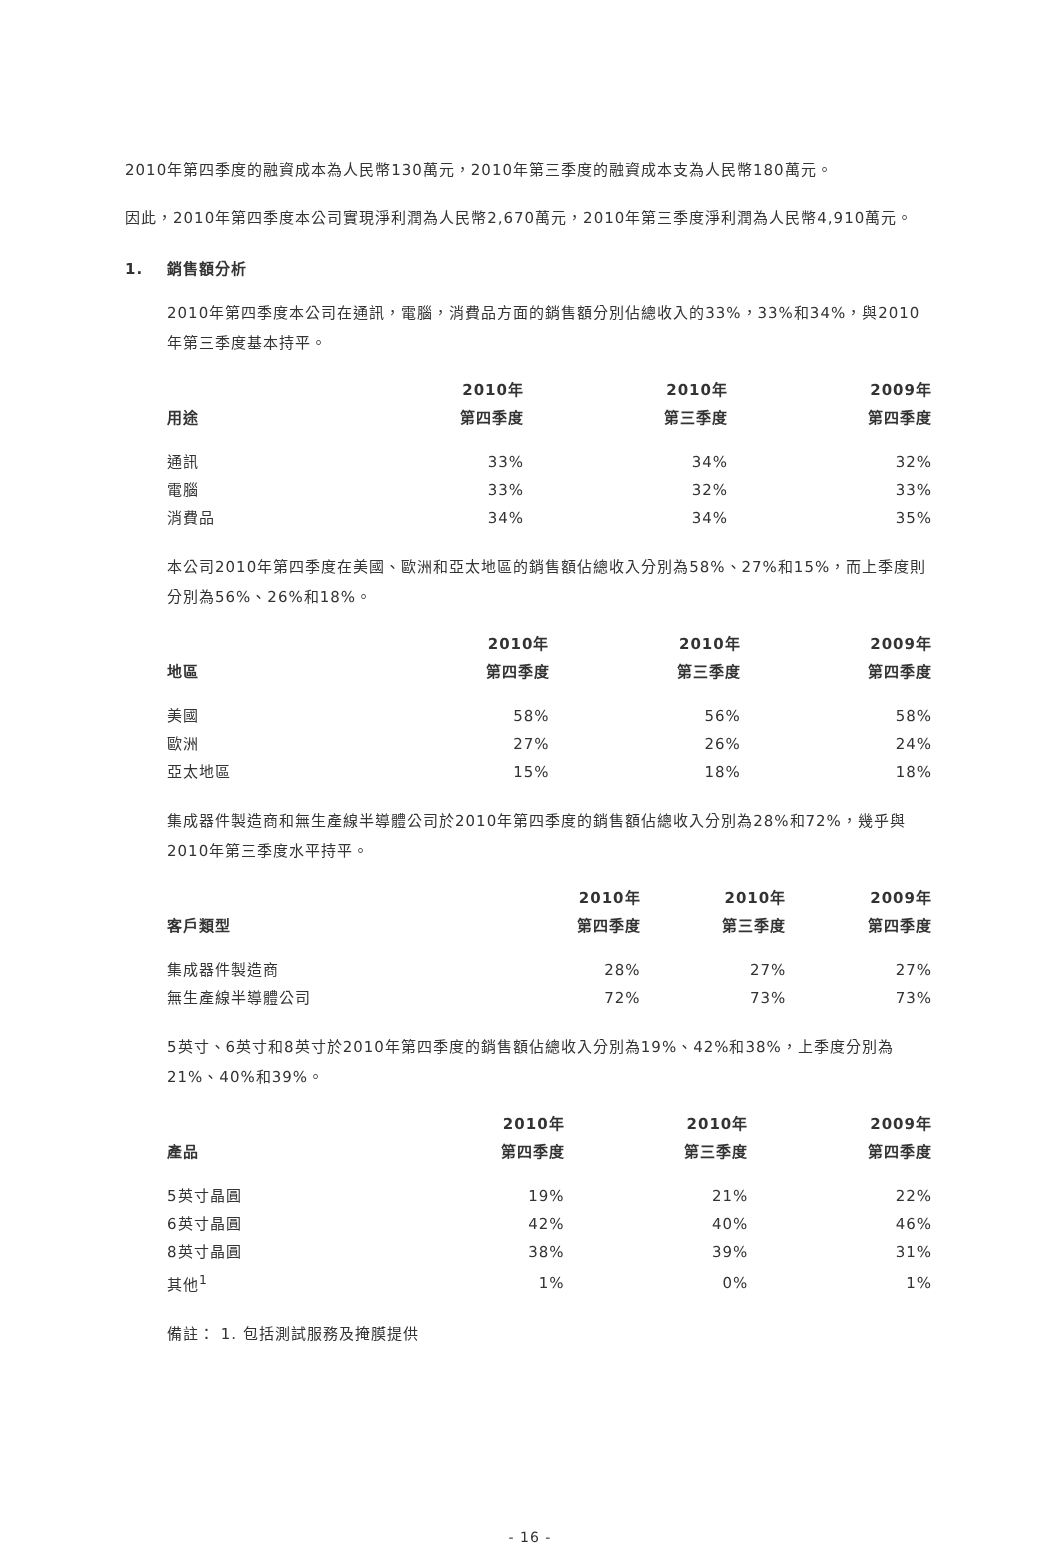2010年第四季度的融資成本為人民幣130萬元，2010年第三季度的融資成本支為人民幣180萬元。
因此，2010年第四季度本公司實現淨利潤為人民幣2,670萬元，2010年第三季度淨利潤為人民幣4,910萬元。
1. 銷售額分析
2010年第四季度本公司在通訊，電腦，消費品方面的銷售額分別佔總收入的33%，33%和34%，與2010年第三季度基本持平。
| | 2010年 | 2010年 | 2009年 |
| --- | --- | --- | --- |
| 用途 | 第四季度 | 第三季度 | 第四季度 |
| 通訊 | 33% | 34% | 32% |
| 電腦 | 33% | 32% | 33% |
| 消費品 | 34% | 34% | 35% |
本公司2010年第四季度在美國、歐洲和亞太地區的銷售額佔總收入分別為58%、27%和15%，而上季度則分別為56%、26%和18%。
| | 2010年 | 2010年 | 2009年 |
| --- | --- | --- | --- |
| 地區 | 第四季度 | 第三季度 | 第四季度 |
| 美國 | 58% | 56% | 58% |
| 歐洲 | 27% | 26% | 24% |
| 亞太地區 | 15% | 18% | 18% |
集成器件製造商和無生產線半導體公司於2010年第四季度的銷售額佔總收入分別為28%和72%，幾乎與2010年第三季度水平持平。
| | 2010年 | 2010年 | 2009年 |
| --- | --- | --- | --- |
| 客戶類型 | 第四季度 | 第三季度 | 第四季度 |
| 集成器件製造商 | 28% | 27% | 27% |
| 無生產線半導體公司 | 72% | 73% | 73% |
5英寸、6英寸和8英寸於2010年第四季度的銷售額佔總收入分別為19%、42%和38%，上季度分別為21%、40%和39%。
| | 2010年 | 2010年 | 2009年 |
| --- | --- | --- | --- |
| 產品 | 第四季度 | 第三季度 | 第四季度 |
| 5英寸晶圓 | 19% | 21% | 22% |
| 6英寸晶圓 | 42% | 40% | 46% |
| 8英寸晶圓 | 38% | 39% | 31% |
| 其他<sup>1</sup> | 1% | 0% | 1% |
備註： 1. 包括測試服務及掩膜提供
- 16 -